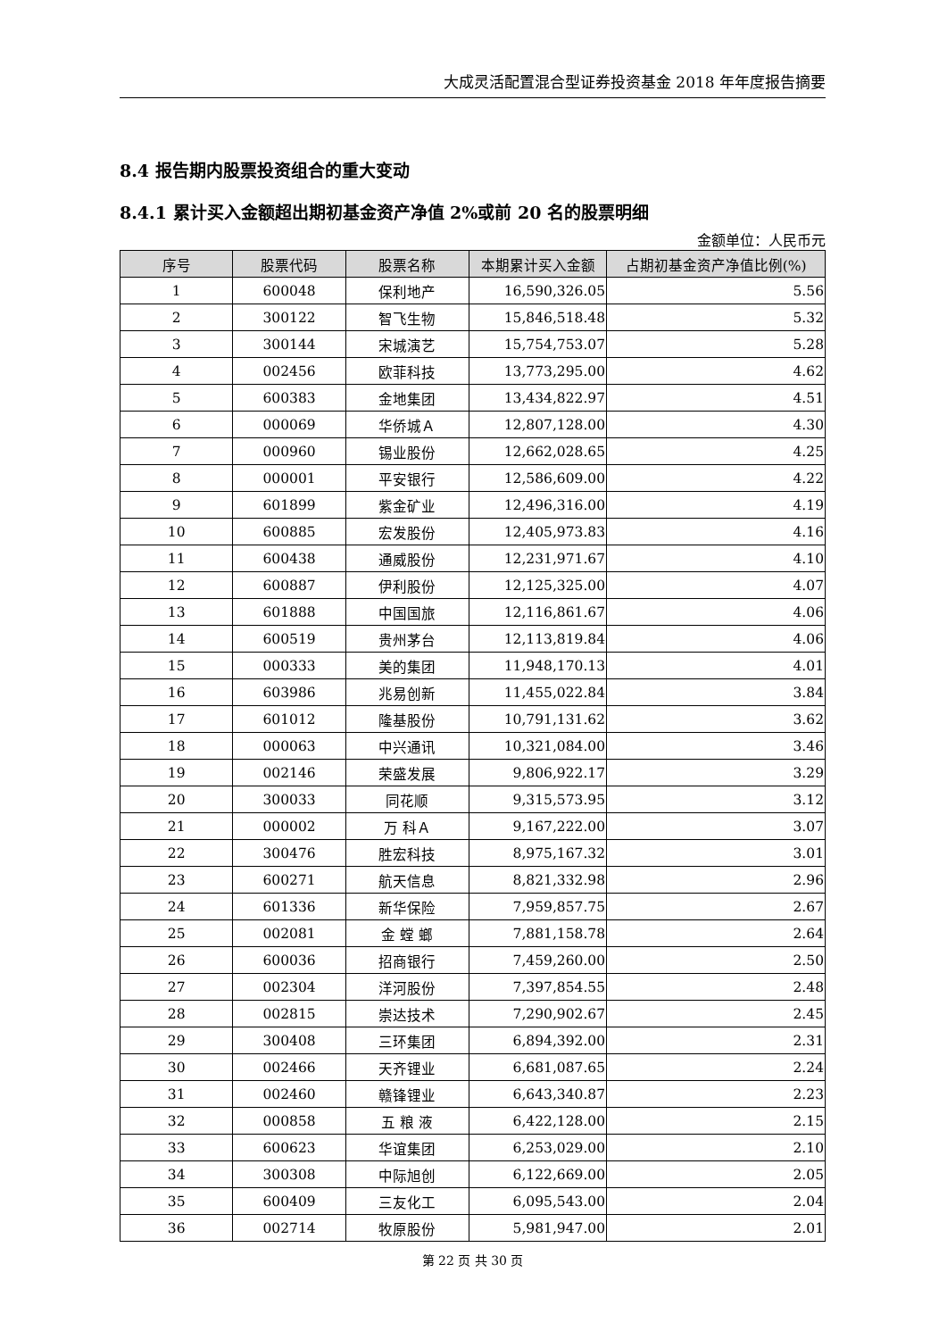大成灵活配置混合型证券投资基金 2018 年年度报告摘要
8.4 报告期内股票投资组合的重大变动
8.4.1 累计买入金额超出期初基金资产净值 2%或前 20 名的股票明细
金额单位：人民币元
| 序号 | 股票代码 | 股票名称 | 本期累计买入金额 | 占期初基金资产净值比例(%) |
| --- | --- | --- | --- | --- |
| 1 | 600048 | 保利地产 | 16,590,326.05 | 5.56 |
| 2 | 300122 | 智飞生物 | 15,846,518.48 | 5.32 |
| 3 | 300144 | 宋城演艺 | 15,754,753.07 | 5.28 |
| 4 | 002456 | 欧菲科技 | 13,773,295.00 | 4.62 |
| 5 | 600383 | 金地集团 | 13,434,822.97 | 4.51 |
| 6 | 000069 | 华侨城Ａ | 12,807,128.00 | 4.30 |
| 7 | 000960 | 锡业股份 | 12,662,028.65 | 4.25 |
| 8 | 000001 | 平安银行 | 12,586,609.00 | 4.22 |
| 9 | 601899 | 紫金矿业 | 12,496,316.00 | 4.19 |
| 10 | 600885 | 宏发股份 | 12,405,973.83 | 4.16 |
| 11 | 600438 | 通威股份 | 12,231,971.67 | 4.10 |
| 12 | 600887 | 伊利股份 | 12,125,325.00 | 4.07 |
| 13 | 601888 | 中国国旅 | 12,116,861.67 | 4.06 |
| 14 | 600519 | 贵州茅台 | 12,113,819.84 | 4.06 |
| 15 | 000333 | 美的集团 | 11,948,170.13 | 4.01 |
| 16 | 603986 | 兆易创新 | 11,455,022.84 | 3.84 |
| 17 | 601012 | 隆基股份 | 10,791,131.62 | 3.62 |
| 18 | 000063 | 中兴通讯 | 10,321,084.00 | 3.46 |
| 19 | 002146 | 荣盛发展 | 9,806,922.17 | 3.29 |
| 20 | 300033 | 同花顺 | 9,315,573.95 | 3.12 |
| 21 | 000002 | 万 科Ａ | 9,167,222.00 | 3.07 |
| 22 | 300476 | 胜宏科技 | 8,975,167.32 | 3.01 |
| 23 | 600271 | 航天信息 | 8,821,332.98 | 2.96 |
| 24 | 601336 | 新华保险 | 7,959,857.75 | 2.67 |
| 25 | 002081 | 金 螳 螂 | 7,881,158.78 | 2.64 |
| 26 | 600036 | 招商银行 | 7,459,260.00 | 2.50 |
| 27 | 002304 | 洋河股份 | 7,397,854.55 | 2.48 |
| 28 | 002815 | 崇达技术 | 7,290,902.67 | 2.45 |
| 29 | 300408 | 三环集团 | 6,894,392.00 | 2.31 |
| 30 | 002466 | 天齐锂业 | 6,681,087.65 | 2.24 |
| 31 | 002460 | 赣锋锂业 | 6,643,340.87 | 2.23 |
| 32 | 000858 | 五 粮 液 | 6,422,128.00 | 2.15 |
| 33 | 600623 | 华谊集团 | 6,253,029.00 | 2.10 |
| 34 | 300308 | 中际旭创 | 6,122,669.00 | 2.05 |
| 35 | 600409 | 三友化工 | 6,095,543.00 | 2.04 |
| 36 | 002714 | 牧原股份 | 5,981,947.00 | 2.01 |
第 22 页 共 30 页